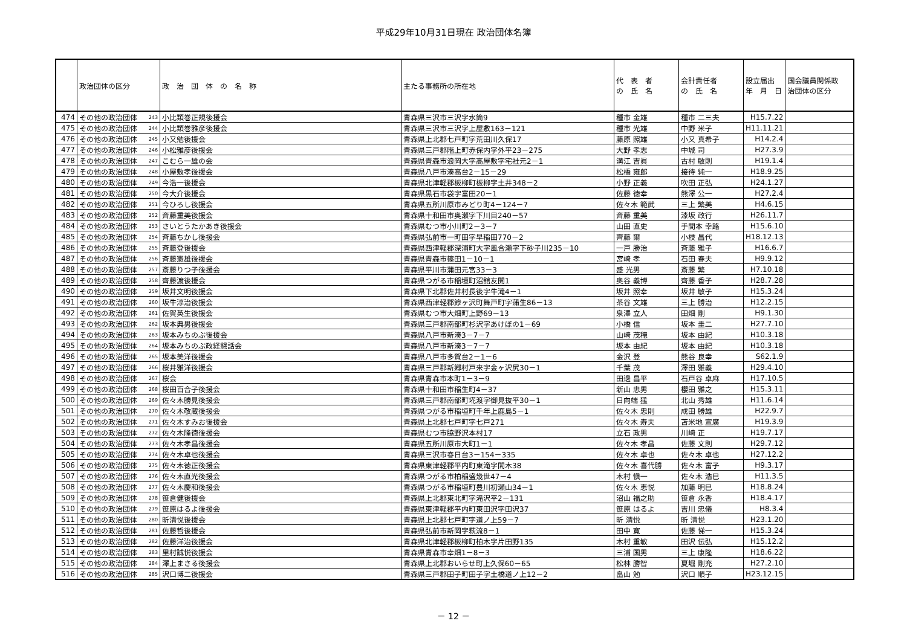平成29年10月31日現在 政治団体名簿
| | 政治団体の区分 | 政 治 団 体 の 名 称 | 主たる事務所の所在地 | 代 表 者 の 氏 名 | 会計責任者 の 氏 名 | 設立届出 年 月 日 | 国会議員関係政 治団体の区分 |
| --- | --- | --- | --- | --- | --- | --- | --- |
| 474 | その他の政治団体 243 | 小比類巻正規後援会 | 青森県三沢市三沢字水筒9 | 種市 金雄 | 種市 二三夫 | H15.7.22 | |
| 475 | その他の政治団体 244 | 小比類巻雅彦後援会 | 青森県三沢市三沢字上屋敷163－121 | 種市 光雄 | 中野 米子 | H11.11.21 | |
| 476 | その他の政治団体 245 | 小又勉後援会 | 青森県上北郡七戸町字荒田川久保17 | 藤原 照雄 | 小又 真希子 | H14.2.4 | |
| 477 | その他の政治団体 246 | 小松雅彦後援会 | 青森県三戸郡階上町赤保内字外平23－275 | 大野 孝志 | 中城 司 | H27.3.9 | |
| 478 | その他の政治団体 247 | こむら一雄の会 | 青森県青森市浪岡大字高屋敷字宅社元2－1 | 溝江 吉眞 | 古村 敏則 | H19.1.4 | |
| 479 | その他の政治団体 248 | 小屋敷孝後援会 | 青森県八戸市湊高台2－15－29 | 松橋 雍郎 | 接待 純一 | H18.9.25 | |
| 480 | その他の政治団体 249 | 今浩一後援会 | 青森県北津軽郡板柳町板柳字土井348－2 | 小野 正義 | 吹田 正弘 | H24.1.27 | |
| 481 | その他の政治団体 250 | 今大介後援会 | 青森県黒石市袋字富田20－1 | 佐藤 徳幸 | 熊澤 公一 | H27.2.4 | |
| 482 | その他の政治団体 251 | 今ひろし後援会 | 青森県五所川原市みどり町4－124－7 | 佐々木 範武 | 三上 繁美 | H4.6.15 | |
| 483 | その他の政治団体 252 | 斉藤重美後援会 | 青森県十和田市奥瀬字下川目240－57 | 斉藤 重美 | 漆坂 政行 | H26.11.7 | |
| 484 | その他の政治団体 253 | さいとうたかあき後援会 | 青森県むつ市小川町2－3－7 | 山田 直史 | 手間本 幸路 | H15.6.10 | |
| 485 | その他の政治団体 254 | 斉藤ちかし後援会 | 青森県弘前市一町田字早稲田770－2 | 齊藤 爾 | 小枝 昌代 | H18.12.13 | |
| 486 | その他の政治団体 255 | 斉藤登後援会 | 青森県西津軽郡深浦町大字風合瀬字下砂子川235－10 | 一戸 勝治 | 斉藤 雅子 | H16.6.7 | |
| 487 | その他の政治団体 256 | 斉藤憲雄後援会 | 青森県青森市篠田1－10－1 | 宮崎 孝 | 石田 春夫 | H9.9.12 | |
| 488 | その他の政治団体 257 | 斎藤りつ子後援会 | 青森県平川市蒲田元宮33－3 | 盛 光男 | 斎藤 繁 | H7.10.18 | |
| 489 | その他の政治団体 258 | 齊藤渡後援会 | 青森県つがる市稲垣町沼舘友開1 | 奥谷 義博 | 齊藤 香子 | H28.7.28 | |
| 490 | その他の政治団体 259 | 坂井文明後援会 | 青森県下北郡佐井村長後字牛滝4－1 | 坂井 照幸 | 坂井 敏子 | H15.3.24 | |
| 491 | その他の政治団体 260 | 坂牛淳治後援会 | 青森県西津軽郡鰺ヶ沢町舞戸町字蒲生86－13 | 茶谷 文雄 | 三上 勝治 | H12.2.15 | |
| 492 | その他の政治団体 261 | 佐賀英生後援会 | 青森県むつ市大畑町上野69－13 | 泉澤 立人 | 田畑 剛 | H9.1.30 | |
| 493 | その他の政治団体 262 | 坂本典男後援会 | 青森県三戸郡南部町杉沢字あけぼの1－69 | 小橋 信 | 坂本 圭二 | H27.7.10 | |
| 494 | その他の政治団体 263 | 坂本みちのぶ後援会 | 青森県八戸市新湊3－7－7 | 山崎 茂穂 | 坂本 由紀 | H10.3.18 | |
| 495 | その他の政治団体 264 | 坂本みちのぶ政経懇話会 | 青森県八戸市新湊3－7－7 | 坂本 由紀 | 坂本 由紀 | H10.3.18 | |
| 496 | その他の政治団体 265 | 坂本美洋後援会 | 青森県八戸市多賀台2－1－6 | 金沢 登 | 熊谷 良幸 | S62.1.9 | |
| 497 | その他の政治団体 266 | 桜井雅洋後援会 | 青森県三戸郡新郷村戸来字金ヶ沢尻30－1 | 千葉 茂 | 澤田 雅義 | H29.4.10 | |
| 498 | その他の政治団体 267 | 桜会 | 青森県青森市本町1－3－9 | 田邊 昌平 | 石戸谷 卓麻 | H17.10.5 | |
| 499 | その他の政治団体 268 | 桜田百合子後援会 | 青森県十和田市稲生町4－37 | 新山 忠男 | 櫻田 雅之 | H15.3.11 | |
| 500 | その他の政治団体 269 | 佐々木勝見後援会 | 青森県三戸郡南部町埖渡字御見抜平30－1 | 日向端 猛 | 北山 秀雄 | H11.6.14 | |
| 501 | その他の政治団体 270 | 佐々木敬蔵後援会 | 青森県つがる市稲垣町千年上鹿島5－1 | 佐々木 忠則 | 成田 勝雄 | H22.9.7 | |
| 502 | その他の政治団体 271 | 佐々木すみお後援会 | 青森県上北郡七戸町字七戸271 | 佐々木 寿夫 | 苫米地 宣廣 | H19.3.9 | |
| 503 | その他の政治団体 272 | 佐々木隆徳後援会 | 青森県むつ市脇野沢本村17 | 立石 政男 | 川崎 正 | H19.7.17 | |
| 504 | その他の政治団体 273 | 佐々木孝昌後援会 | 青森県五所川原市大町1－1 | 佐々木 孝昌 | 佐藤 文則 | H29.7.12 | |
| 505 | その他の政治団体 274 | 佐々木卓也後援会 | 青森県三沢市春日台3－154－335 | 佐々木 卓也 | 佐々木 卓也 | H27.12.2 | |
| 506 | その他の政治団体 275 | 佐々木徳正後援会 | 青森県東津軽郡平内町東滝字間木38 | 佐々木 喜代勝 | 佐々木 富子 | H9.3.17 | |
| 507 | その他の政治団体 276 | 佐々木直光後援会 | 青森県つがる市柏稲盛幾世47－4 | 木村 愼一 | 佐々木 浩巳 | H11.3.5 | |
| 508 | その他の政治団体 277 | 佐々木慶和後援会 | 青森県つがる市稲垣町豊川初瀬山34－1 | 佐々木 恵悦 | 加藤 明巳 | H18.8.24 | |
| 509 | その他の政治団体 278 | 笹倉健後援会 | 青森県上北郡東北町字滝沢平2－131 | 沼山 福之助 | 笹倉 永香 | H18.4.17 | |
| 510 | その他の政治団体 279 | 笹原はるよ後援会 | 青森県東津軽郡平内町東田沢字田沢37 | 笹原 はるよ | 吉川 忠儀 | H8.3.4 | |
| 511 | その他の政治団体 280 | 昕清悦後援会 | 青森県上北郡七戸町字道ノ上59－7 | 昕 清悦 | 昕 清悦 | H23.1.20 | |
| 512 | その他の政治団体 281 | 佐藤哲後援会 | 青森県弘前市新岡字萩流8－1 | 田中 寛 | 佐藤 悌一 | H15.3.24 | |
| 513 | その他の政治団体 282 | 佐藤洋治後援会 | 青森県北津軽郡板柳町柏木字片田野135 | 木村 重敏 | 田沢 伝弘 | H15.12.2 | |
| 514 | その他の政治団体 283 | 里村誠悦後援会 | 青森県青森市幸畑1－8－3 | 三浦 国男 | 三上 康隆 | H18.6.22 | |
| 515 | その他の政治団体 284 | 澤上まさる後援会 | 青森県上北郡おいらせ町上久保60－65 | 松林 勝智 | 夏堀 剛充 | H27.2.10 | |
| 516 | その他の政治団体 285 | 沢口博二後援会 | 青森県三戸郡田子町田子字土橋道ノ上12－2 | 畠山 勉 | 沢口 順子 | H23.12.15 | |
－ 12 －